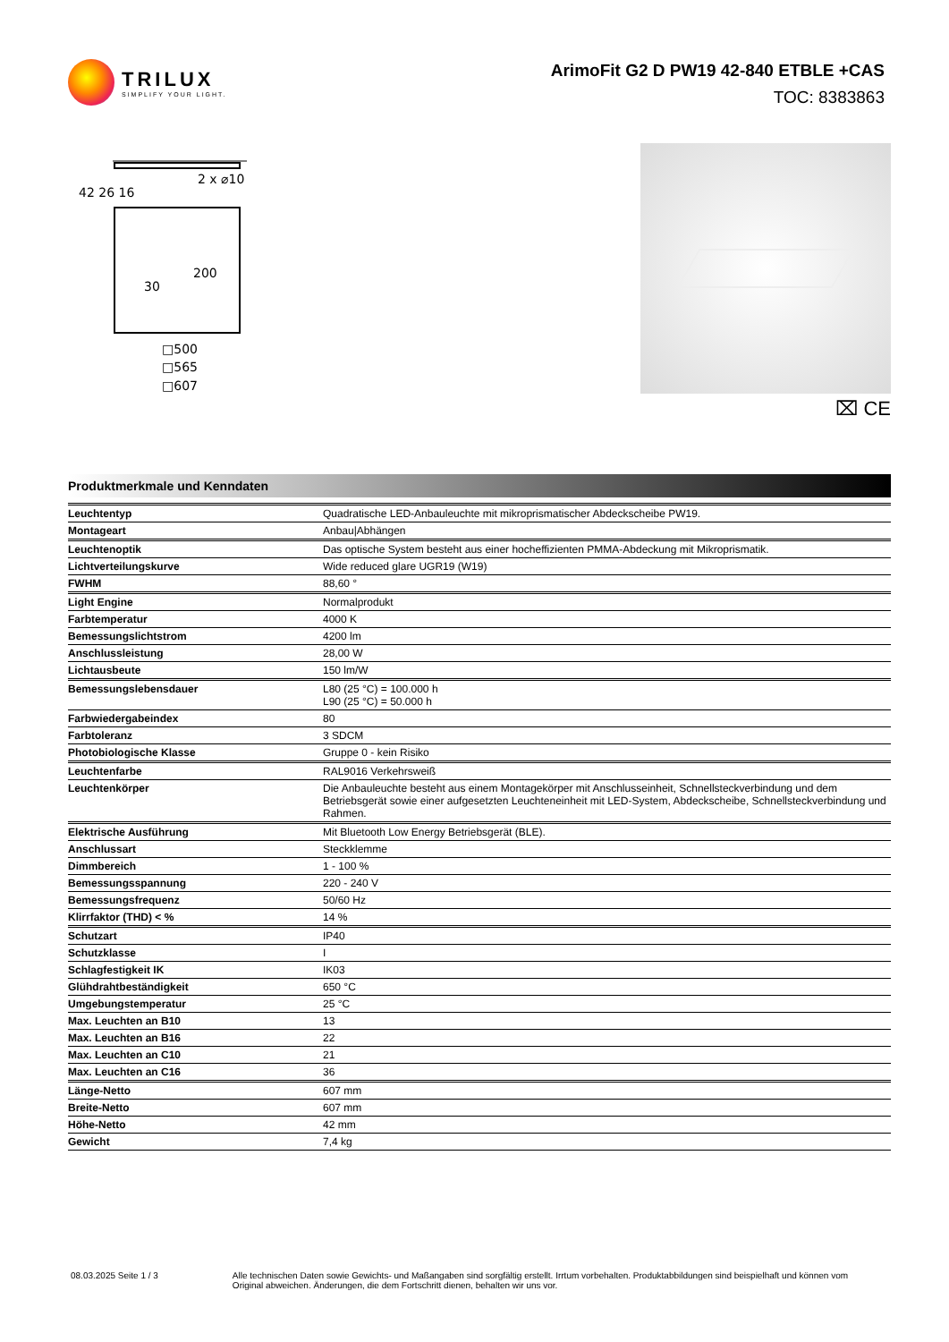TRILUX
SIMPLIFY YOUR LIGHT.
ArimoFit G2 D PW19 42-840 ETBLE +CAS
TOC: 8383863
2 x ⌀10
42 26 16
30
200
□500
□565
□607
⌧ CE
Produktmerkmale und Kenndaten
| Leuchtentyp | Quadratische LED-Anbauleuchte mit mikroprismatischer Abdeckscheibe PW19. |
| Montageart | Anbau/Abhängen |
| Leuchtenoptik | Das optische System besteht aus einer hocheffizienten PMMA-Abdeckung mit Mikroprismatik. |
| Lichtverteilungskurve | Wide reduced glare UGR19 (W19) |
| FWHM | 88,60 ° |
| Light Engine | Normalprodukt |
| Farbtemperatur | 4000 K |
| Bemessungslichtstrom | 4200 lm |
| Anschlussleistung | 28,00 W |
| Lichtausbeute | 150 lm/W |
| Bemessungslebensdauer | L80 (25 °C) = 100.000 h L90 (25 °C) = 50.000 h |
| Farbwiedergabeindex | 80 |
| Farbtoleranz | 3 SDCM |
| Photobiologische Klasse | Gruppe 0 - kein Risiko |
| Leuchtenfarbe | RAL9016 Verkehrsweiß |
| Leuchtenkörper | Die Anbauleuchte besteht aus einem Montagekörper mit Anschlusseinheit, Schnellsteckverbindung und dem Betriebsgerät sowie einer aufgesetzten Leuchteneinheit mit LED-System, Abdeckscheibe, Schnellsteckverbindung und Rahmen. |
| Elektrische Ausführung | Mit Bluetooth Low Energy Betriebsgerät (BLE). |
| Anschlussart | Steckklemme |
| Dimmbereich | 1 - 100 % |
| Bemessungsspannung | 220 - 240 V |
| Bemessungsfrequenz | 50/60 Hz |
| Klirrfaktor (THD) < % | 14 % |
| Schutzart | IP40 |
| Schutzklasse | I |
| Schlagfestigkeit IK | IK03 |
| Glühdrahtbeständigkeit | 650 °C |
| Umgebungstemperatur | 25 °C |
| Max. Leuchten an B10 | 13 |
| Max. Leuchten an B16 | 22 |
| Max. Leuchten an C10 | 21 |
| Max. Leuchten an C16 | 36 |
| Länge-Netto | 607 mm |
| Breite-Netto | 607 mm |
| Höhe-Netto | 42 mm |
| Gewicht | 7,4 kg |
08.03.2025 Seite 1 / 3 Alle technischen Daten sowie Gewichts- und Maßangaben sind sorgfältig erstellt. Irrtum vorbehalten. Produktabbildungen sind beispielhaft und können vom Original abweichen. Änderungen, die dem Fortschritt dienen, behalten wir uns vor.